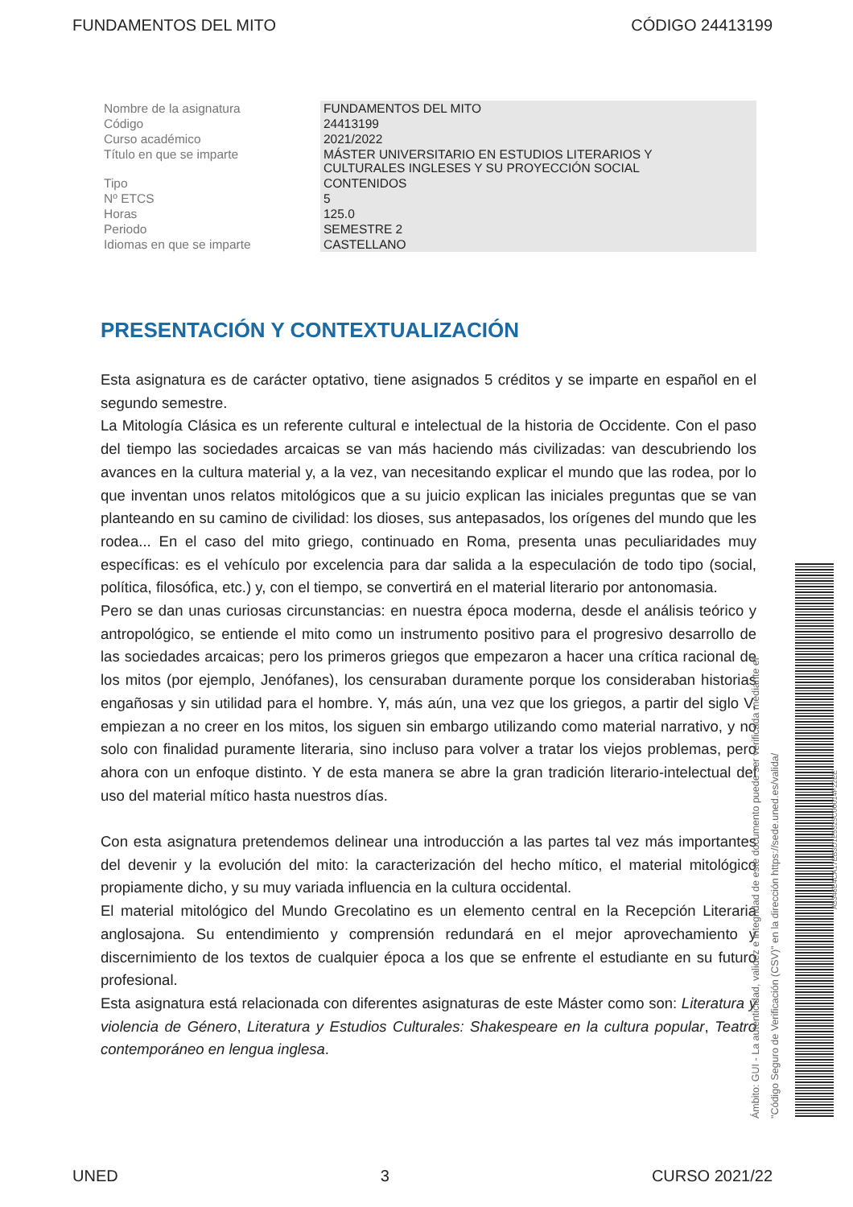FUNDAMENTOS DEL MITO CÓDIGO 24413199
| Nombre de la asignatura | FUNDAMENTOS DEL MITO |
| Código | 24413199 |
| Curso académico | 2021/2022 |
| Título en que se imparte | MÁSTER UNIVERSITARIO EN ESTUDIOS LITERARIOS Y CULTURALES INGLESES Y SU PROYECCIÓN SOCIAL |
| Tipo | CONTENIDOS |
| Nº ETCS | 5 |
| Horas | 125.0 |
| Periodo | SEMESTRE 2 |
| Idiomas en que se imparte | CASTELLANO |
PRESENTACIÓN Y CONTEXTUALIZACIÓN
Esta asignatura es de carácter optativo, tiene asignados 5 créditos y se imparte en español en el segundo semestre.
La Mitología Clásica es un referente cultural e intelectual de la historia de Occidente. Con el paso del tiempo las sociedades arcaicas se van más haciendo más civilizadas: van descubriendo los avances en la cultura material y, a la vez, van necesitando explicar el mundo que las rodea, por lo que inventan unos relatos mitológicos que a su juicio explican las iniciales preguntas que se van planteando en su camino de civilidad: los dioses, sus antepasados, los orígenes del mundo que les rodea... En el caso del mito griego, continuado en Roma, presenta unas peculiaridades muy específicas: es el vehículo por excelencia para dar salida a la especulación de todo tipo (social, política, filosófica, etc.) y, con el tiempo, se convertirá en el material literario por antonomasia.
Pero se dan unas curiosas circunstancias: en nuestra época moderna, desde el análisis teórico y antropológico, se entiende el mito como un instrumento positivo para el progresivo desarrollo de las sociedades arcaicas; pero los primeros griegos que empezaron a hacer una crítica racional de los mitos (por ejemplo, Jenófanes), los censuraban duramente porque los consideraban historias engañosas y sin utilidad para el hombre. Y, más aún, una vez que los griegos, a partir del siglo V, empiezan a no creer en los mitos, los siguen sin embargo utilizando como material narrativo, y no solo con finalidad puramente literaria, sino incluso para volver a tratar los viejos problemas, pero ahora con un enfoque distinto. Y de esta manera se abre la gran tradición literario-intelectual del uso del material mítico hasta nuestros días.
Con esta asignatura pretendemos delinear una introducción a las partes tal vez más importantes del devenir y la evolución del mito: la caracterización del hecho mítico, el material mitológico propiamente dicho, y su muy variada influencia en la cultura occidental.
El material mitológico del Mundo Grecolatino es un elemento central en la Recepción Literaria anglosajona. Su entendimiento y comprensión redundará en el mejor aprovechamiento y discernimiento de los textos de cualquier época a los que se enfrente el estudiante en su futuro profesional.
Esta asignatura está relacionada con diferentes asignaturas de este Máster como son: Literatura y violencia de Género, Literatura y Estudios Culturales: Shakespeare en la cultura popular, Teatro contemporáneo en lengua inglesa.
Ámbito: GUI - La autenticidad, validez e integridad de este documento puede ser verificada mediante el "Código Seguro de Verificación (CSV)" en la dirección https://sede.uned.es/valida/
A5346E4CA17EB3D1E5525C00014F22EE
UNED 3 CURSO 2021/22